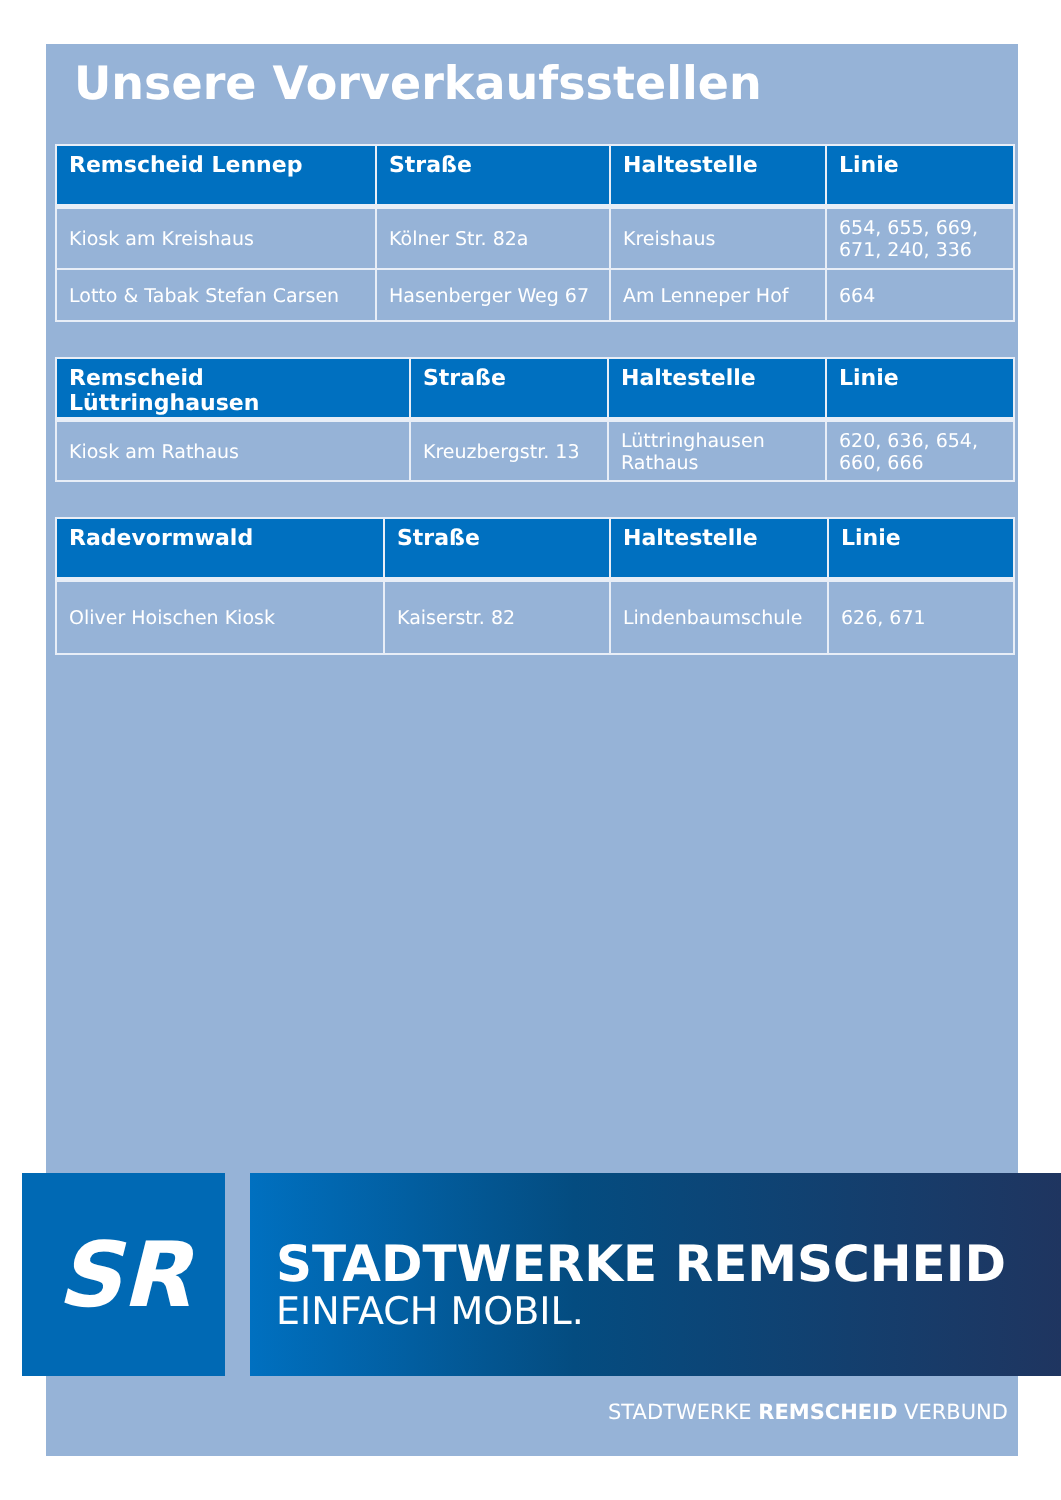Unsere Vorverkaufsstellen
| Remscheid Lennep | Straße | Haltestelle | Linie |
| --- | --- | --- | --- |
| Kiosk am Kreishaus | Kölner Str. 82a | Kreishaus | 654, 655, 669, 671, 240, 336 |
| Lotto & Tabak Stefan Carsen | Hasenberger Weg 67 | Am Lenneper Hof | 664 |
| Remscheid Lüttringhausen | Straße | Haltestelle | Linie |
| --- | --- | --- | --- |
| Kiosk am Rathaus | Kreuzbergstr. 13 | Lüttringhausen Rathaus | 620, 636, 654, 660, 666 |
| Radevormwald | Straße | Haltestelle | Linie |
| --- | --- | --- | --- |
| Oliver Hoischen Kiosk | Kaiserstr. 82 | Lindenbaumschule | 626, 671 |
SR
STADTWERKE REMSCHEID
EINFACH MOBIL.
STADTWERKE REMSCHEID VERBUND